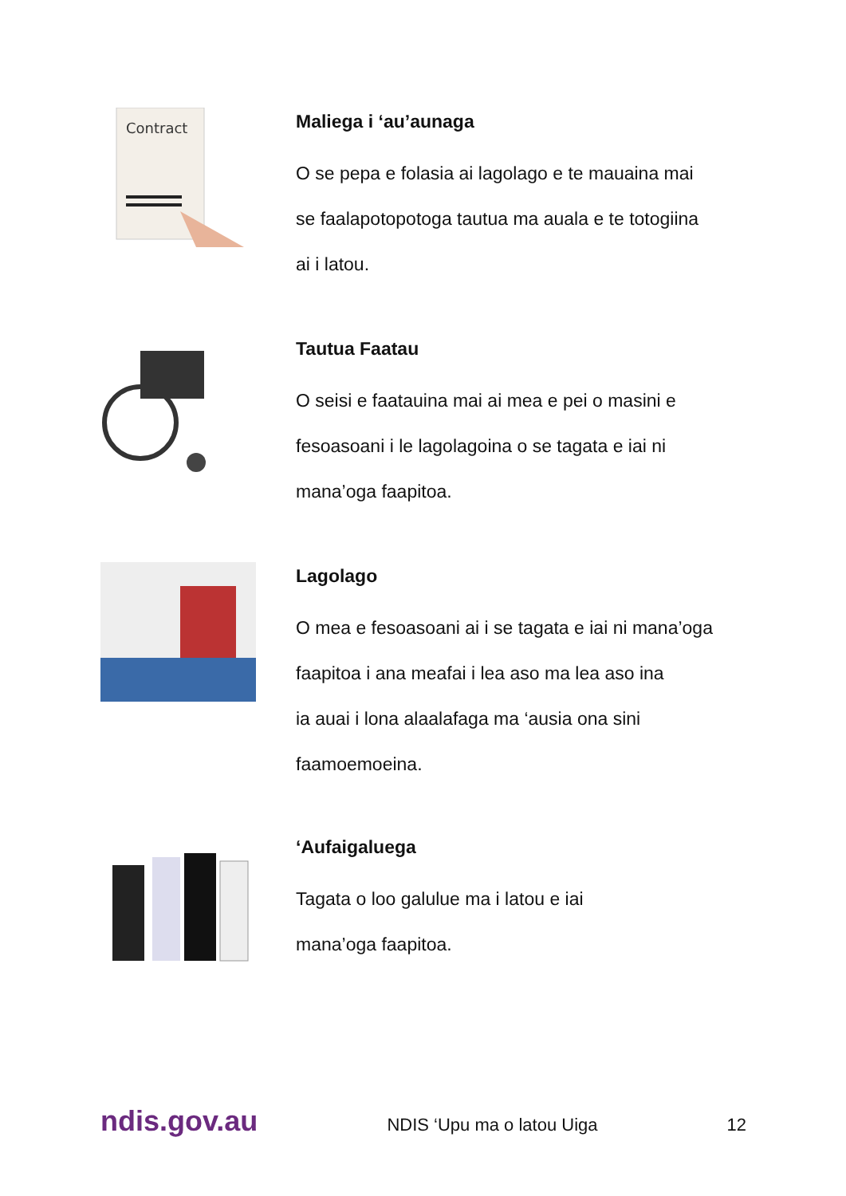Contract
Maliega i ‘au’aunaga
O se pepa e folasia ai lagolago e te mauaina mai
se faalapotopotoga tautua ma auala e te totogiina
ai i latou.
Tautua Faatau
O seisi e faatauina mai ai mea e pei o masini e
fesoasoani i le lagolagoina o se tagata e iai ni
mana’oga faapitoa.
Lagolago
O mea e fesoasoani ai i se tagata e iai ni mana’oga
faapitoa i ana meafai i lea aso ma lea aso ina
ia auai i lona alaalafaga ma ‘ausia ona sini
faamoemoeina.
‘Aufaigaluega
Tagata o loo galulue ma i latou e iai
mana’oga faapitoa.
ndis.gov.au NDIS ‘Upu ma o latou Uiga 12